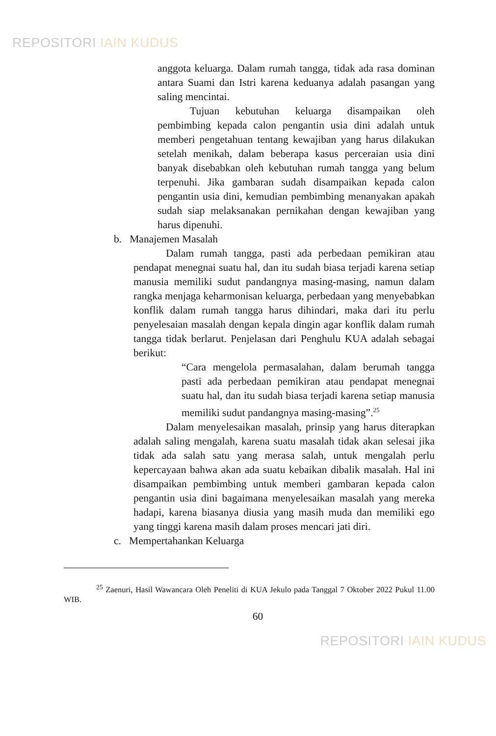REPOSITORI IAIN KUDUS
anggota keluarga. Dalam rumah tangga, tidak ada rasa dominan antara Suami dan Istri karena keduanya adalah pasangan yang saling mencintai.
Tujuan kebutuhan keluarga disampaikan oleh pembimbing kepada calon pengantin usia dini adalah untuk memberi pengetahuan tentang kewajiban yang harus dilakukan setelah menikah, dalam beberapa kasus perceraian usia dini banyak disebabkan oleh kebutuhan rumah tangga yang belum terpenuhi. Jika gambaran sudah disampaikan kepada calon pengantin usia dini, kemudian pembimbing menanyakan apakah sudah siap melaksanakan pernikahan dengan kewajiban yang harus dipenuhi.
b. Manajemen Masalah
Dalam rumah tangga, pasti ada perbedaan pemikiran atau pendapat menegnai suatu hal, dan itu sudah biasa terjadi karena setiap manusia memiliki sudut pandangnya masing-masing, namun dalam rangka menjaga keharmonisan keluarga, perbedaan yang menyebabkan konflik dalam rumah tangga harus dihindari, maka dari itu perlu penyelesaian masalah dengan kepala dingin agar konflik dalam rumah tangga tidak berlarut. Penjelasan dari Penghulu KUA adalah sebagai berikut:
“Cara mengelola permasalahan, dalam berumah tangga pasti ada perbedaan pemikiran atau pendapat menegnai suatu hal, dan itu sudah biasa terjadi karena setiap manusia memiliki sudut pandangnya masing-masing”.<sup>25</sup>
Dalam menyelesaikan masalah, prinsip yang harus diterapkan adalah saling mengalah, karena suatu masalah tidak akan selesai jika tidak ada salah satu yang merasa salah, untuk mengalah perlu kepercayaan bahwa akan ada suatu kebaikan dibalik masalah. Hal ini disampaikan pembimbing untuk memberi gambaran kepada calon pengantin usia dini bagaimana menyelesaikan masalah yang mereka hadapi, karena biasanya diusia yang masih muda dan memiliki ego yang tinggi karena masih dalam proses mencari jati diri.
c. Mempertahankan Keluarga
<sup>25</sup> Zaenuri, Hasil Wawancara Oleh Peneliti di KUA Jekulo pada Tanggal 7 Oktober 2022 Pukul 11.00 WIB.
60
REPOSITORI IAIN KUDUS